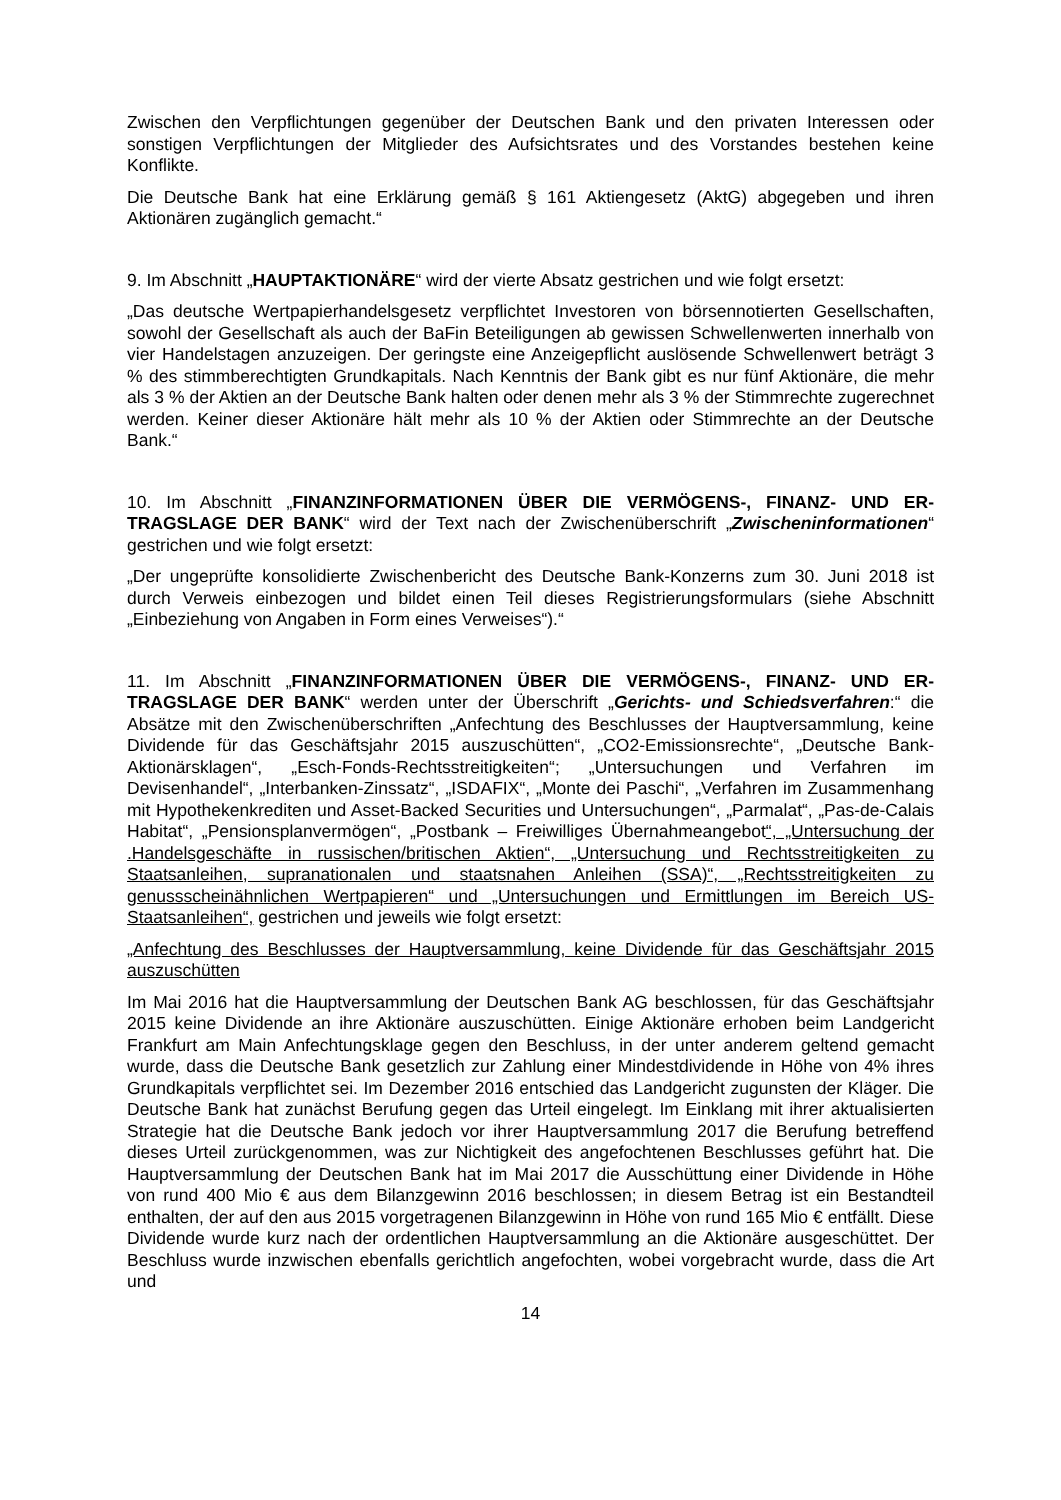Zwischen den Verpflichtungen gegenüber der Deutschen Bank und den privaten Interessen o­der sonstigen Verpflichtungen der Mitglieder des Aufsichtsrates und des Vorstandes bestehen keine Konflikte.
Die Deutsche Bank hat eine Erklärung gemäß § 161 Aktiengesetz (AktG) abgegeben und ihren Aktionären zugänglich gemacht.“
9. Im Abschnitt „HAUPTAKTIONÄRE“ wird der vierte Absatz gestrichen und wie folgt ersetzt:
„Das deutsche Wertpapierhandelsgesetz verpflichtet Investoren von börsennotierten Ge­sellschaften, sowohl der Gesellschaft als auch der BaFin Beteiligungen ab gewissen Schwellenwerten innerhalb von vier Handelstagen anzuzeigen. Der geringste eine Anzei­gepflicht auslösende Schwellenwert beträgt 3 % des stimmberechtigten Grundkapitals. Nach Kenntnis der Bank gibt es nur fünf Aktionäre, die mehr als 3 % der Aktien an der Deutsche Bank halten oder denen mehr als 3 % der Stimmrechte zugerechnet werden. Keiner dieser Aktionäre hält mehr als 10 % der Aktien oder Stimmrechte an der Deutsche Bank.“
10. Im Abschnitt „FINANZINFORMATIONEN ÜBER DIE VERMÖGENS-, FINANZ- UND ER­TRAGSLAGE DER BANK“ wird der Text nach der Zwischenüberschrift „Zwischeninformatio­nen“ gestrichen und wie folgt ersetzt:
„Der ungeprüfte konsolidierte Zwischenbericht des Deutsche Bank-Konzerns zum 30. Juni 2018 ist durch Verweis einbezogen und bildet einen Teil dieses Registrierungsformulars (siehe Ab­schnitt „Einbeziehung von Angaben in Form eines Verweises“).“
11. Im Abschnitt „FINANZINFORMATIONEN ÜBER DIE VERMÖGENS-, FINANZ- UND ER­TRAGSLAGE DER BANK“ werden unter der Überschrift „Gerichts- und Schiedsverfahren:“ die Absätze mit den Zwischenüberschriften „Anfechtung des Beschlusses der Hauptversamm­lung, keine Dividende für das Geschäftsjahr 2015 auszuschütten“, „CO2-Emissionsrechte“, „Deutsche Bank-Aktionärsklagen“, „Esch-Fonds-Rechtsstreitigkeiten“; „Untersuchungen und Verfahren im Devisenhandel“, „Interbanken-Zinssatz“, „ISDAFIX“, „Monte dei Paschi“, „Verfah­ren im Zusammenhang mit Hypothekenkrediten und Asset-Backed Securities und Untersuchun­gen“, „Parmalat“, „Pas-de-Calais Habitat“, „Pensionsplanvermögen“, „Postbank – Freiwilliges Übernahmeangebot“, „Untersuchung der .Handelsgeschäfte in russischen/britischen Aktien“, „Untersuchung und Rechtsstreitigkeiten zu Staatsanleihen, supranationalen und staatsnahen Anleihen (SSA)“, „Rechtsstreitigkeiten zu genussscheinähnlichen Wertpapieren“ und „Untersu­chungen und Ermittlungen im Bereich US-Staatsanleihen“, gestrichen und jeweils wie folgt er­setzt:
„Anfechtung des Beschlusses der Hauptversammlung, keine Dividende für das Geschäftsjahr 2015 auszuschütten
Im Mai 2016 hat die Hauptversammlung der Deutschen Bank AG beschlossen, für das Ge­schäftsjahr 2015 keine Dividende an ihre Aktionäre auszuschütten. Einige Aktionäre erhoben beim Landgericht Frankfurt am Main Anfechtungsklage gegen den Beschluss, in der unter an­derem geltend gemacht wurde, dass die Deutsche Bank gesetzlich zur Zahlung einer Mindest­dividende in Höhe von 4% ihres Grundkapitals verpflichtet sei. Im Dezember 2016 entschied das Landgericht zugunsten der Kläger. Die Deutsche Bank hat zunächst Berufung gegen das Urteil eingelegt. Im Einklang mit ihrer aktualisierten Strategie hat die Deutsche Bank jedoch vor ihrer Hauptversammlung 2017 die Berufung betreffend dieses Urteil zurückgenommen, was zur Nichtigkeit des angefochtenen Beschlusses geführt hat. Die Hauptversammlung der Deutschen Bank hat im Mai 2017 die Ausschüttung einer Dividende in Höhe von rund 400 Mio € aus dem Bilanzgewinn 2016 beschlossen; in diesem Betrag ist ein Bestandteil enthalten, der auf den aus 2015 vorgetragenen Bilanzgewinn in Höhe von rund 165 Mio € entfällt. Diese Dividende wurde kurz nach der ordentlichen Hauptversammlung an die Aktionäre ausgeschüttet. Der Beschluss wurde inzwischen ebenfalls gerichtlich angefochten, wobei vorgebracht wurde, dass die Art und
14